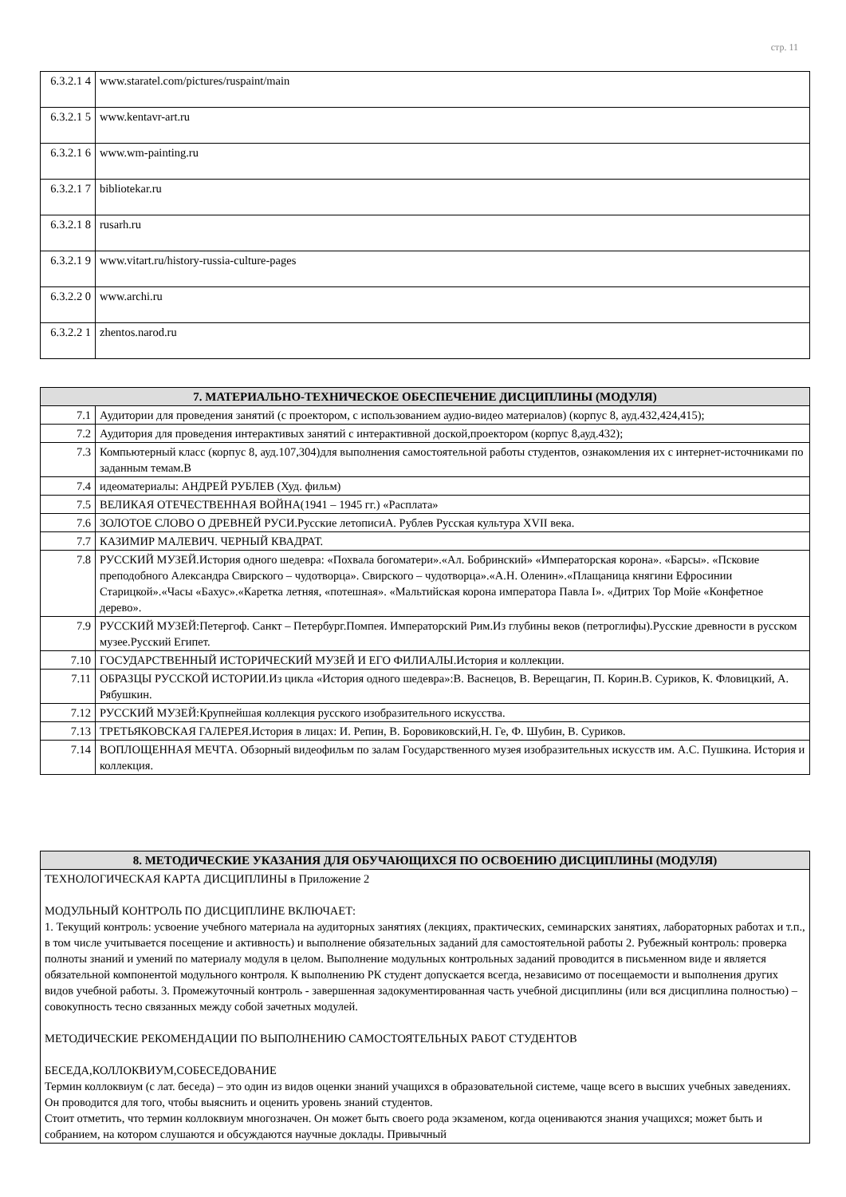стр. 11
| 6.3.2.1 4 | www.staratel.com/pictures/ruspaint/main |
| 6.3.2.1 5 | www.kentavr-art.ru |
| 6.3.2.1 6 | www.wm-painting.ru |
| 6.3.2.1 7 | bibliotekar.ru |
| 6.3.2.1 8 | rusarh.ru |
| 6.3.2.1 9 | www.vitart.ru/history-russia-culture-pages |
| 6.3.2.2 0 | www.archi.ru |
| 6.3.2.2 1 | zhentos.narod.ru |
| 7. МАТЕРИАЛЬНО-ТЕХНИЧЕСКОЕ ОБЕСПЕЧЕНИЕ ДИСЦИПЛИНЫ (МОДУЛЯ) | |
| --- | --- |
| 7.1 | Аудитории для проведения занятий (с проектором, с использованием аудио-видео материалов) (корпус 8, ауд.432,424,415); |
| 7.2 | Аудитория для проведения интерактивых занятий с интерактивной доской,проектором (корпус 8,ауд.432); |
| 7.3 | Компьютерный класс (корпус 8, ауд.107,304)для выполнения самостоятельной работы студентов, ознакомления их с интернет-источниками по заданным темам.В |
| 7.4 | идеоматериалы: АНДРЕЙ РУБЛЕВ (Худ. фильм) |
| 7.5 | ВЕЛИКАЯ ОТЕЧЕСТВЕННАЯ ВОЙНА(1941 – 1945 гг.) «Расплата» |
| 7.6 | ЗОЛОТОЕ СЛОВО О ДРЕВНЕЙ РУСИ.Русские летописиА. Рублев Русская культура XVII века. |
| 7.7 | КАЗИМИР МАЛЕВИЧ. ЧЕРНЫЙ КВАДРАТ. |
| 7.8 | РУССКИЙ МУЗЕЙ.История одного шедевра: «Похвала богоматери».«Ал. Бобринский» «Императорская корона». «Барсы». «Псковие преподобного Александра Свирского – чудотворца». Свирского – чудотворца».«А.Н. Оленин».«Плащаница княгини Ефросинии Старицкой».«Часы «Бахус».«Каретка летняя, «потешная». «Мальтийская корона императора Павла I». «Дитрих Тор Мойе «Конфетное дерево». |
| 7.9 | РУССКИЙ МУЗЕЙ:Петергоф. Санкт – Петербург.Помпея. Императорский Рим.Из глубины веков (петроглифы).Русские древности в русском музее.Русский Египет. |
| 7.10 | ГОСУДАРСТВЕННЫЙ ИСТОРИЧЕСКИЙ МУЗЕЙ И ЕГО ФИЛИАЛЫ.История и коллекции. |
| 7.11 | ОБРАЗЦЫ РУССКОЙ ИСТОРИИ.Из цикла «История одного шедевра»:В. Васнецов, В. Верещагин, П. Корин.В. Суриков, К. Фловицкий, А. Рябушкин. |
| 7.12 | РУССКИЙ МУЗЕЙ:Крупнейшая коллекция русского изобразительного искусства. |
| 7.13 | ТРЕТЬЯКОВСКАЯ ГАЛЕРЕЯ.История в лицах: И. Репин, В. Боровиковский,Н. Ге, Ф. Шубин, В. Суриков. |
| 7.14 | ВОПЛОЩЕННАЯ МЕЧТА. Обзорный видеофильм по залам Государственного музея изобразительных искусств им. А.С. Пушкина. История и коллекция. |
| 8. МЕТОДИЧЕСКИЕ УКАЗАНИЯ ДЛЯ ОБУЧАЮЩИХСЯ ПО ОСВОЕНИЮ ДИСЦИПЛИНЫ (МОДУЛЯ) |
| --- |
| ТЕХНОЛОГИЧЕСКАЯ КАРТА ДИСЦИПЛИНЫ в Приложение 2 МОДУЛЬНЫЙ КОНТРОЛЬ ПО ДИСЦИПЛИНЕ ВКЛЮЧАЕТ: 1. Текущий контроль: усвоение учебного материала на аудиторных занятиях (лекциях, практических, семинарских занятиях, лабораторных работах и т.п., в том числе учитывается посещение и активность) и выполнение обязательных заданий для самостоятельной работы 2. Рубежный контроль: проверка полноты знаний и умений по материалу модуля в целом. Выполнение модульных контрольных заданий проводится в письменном виде и является обязательной компонентой модульного контроля. К выполнению РК студент допускается всегда, независимо от посещаемости и выполнения других видов учебной работы. 3. Промежуточный контроль - завершенная задокументированная часть учебной дисциплины (или вся дисциплина полностью) – совокупность тесно связанных между собой зачетных модулей. МЕТОДИЧЕСКИЕ РЕКОМЕНДАЦИИ ПО ВЫПОЛНЕНИЮ САМОСТОЯТЕЛЬНЫХ РАБОТ СТУДЕНТОВ БЕСЕДА,КОЛЛОКВИУМ,СОБЕСЕДОВАНИЕ Термин коллоквиум (с лат. беседа) – это один из видов оценки знаний учащихся в образовательной системе, чаще всего в высших учебных заведениях. Он проводится для того, чтобы выяснить и оценить уровень знаний студентов. Стоит отметить, что термин коллоквиум многозначен. Он может быть своего рода экзаменом, когда оцениваются знания учащихся; может быть и собранием, на котором слушаются и обсуждаются научные доклады. Привычный |